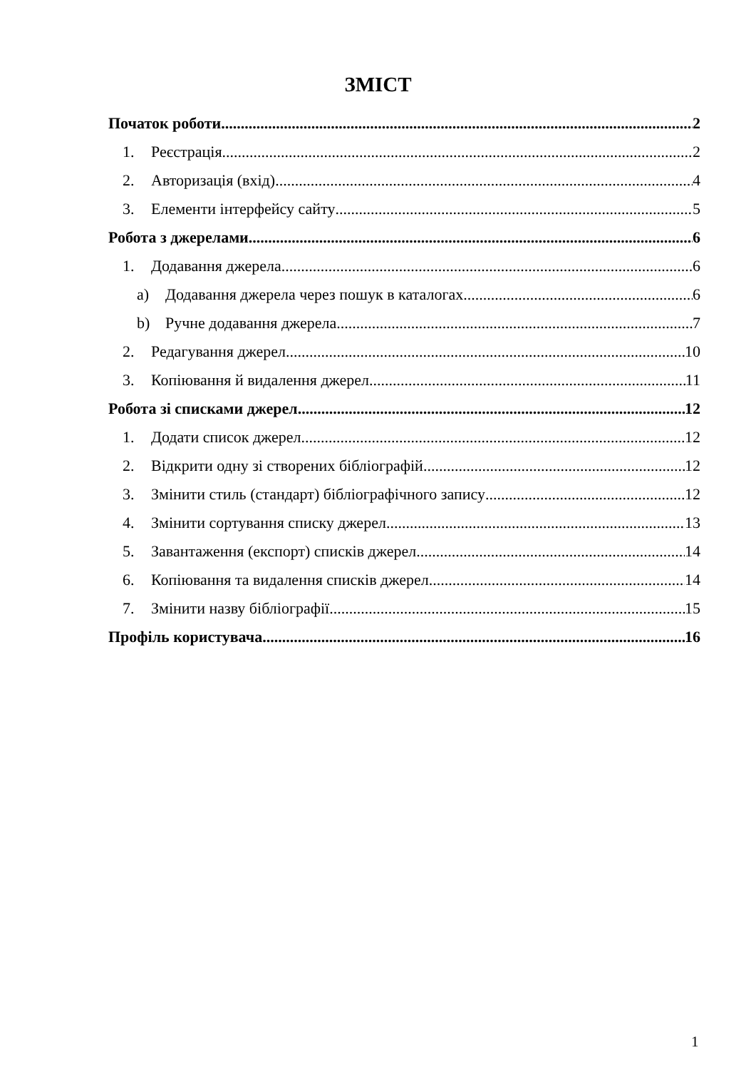ЗМІСТ
Початок роботи 2
1. Реєстрація 2
2. Авторизація (вхід) 4
3. Елементи інтерфейсу сайту 5
Робота з джерелами 6
1. Додавання джерела 6
a) Додавання джерела через пошук в каталогах 6
b) Ручне додавання джерела 7
2. Редагування джерел 10
3. Копіювання й видалення джерел 11
Робота зі списками джерел 12
1. Додати список джерел 12
2. Відкрити одну зі створених бібліографій 12
3. Змінити стиль (стандарт) бібліографічного запису 12
4. Змінити сортування списку джерел 13
5. Завантаження (експорт) списків джерел 14
6. Копіювання та видалення списків джерел 14
7. Змінити назву бібліографії 15
Профіль користувача 16
1